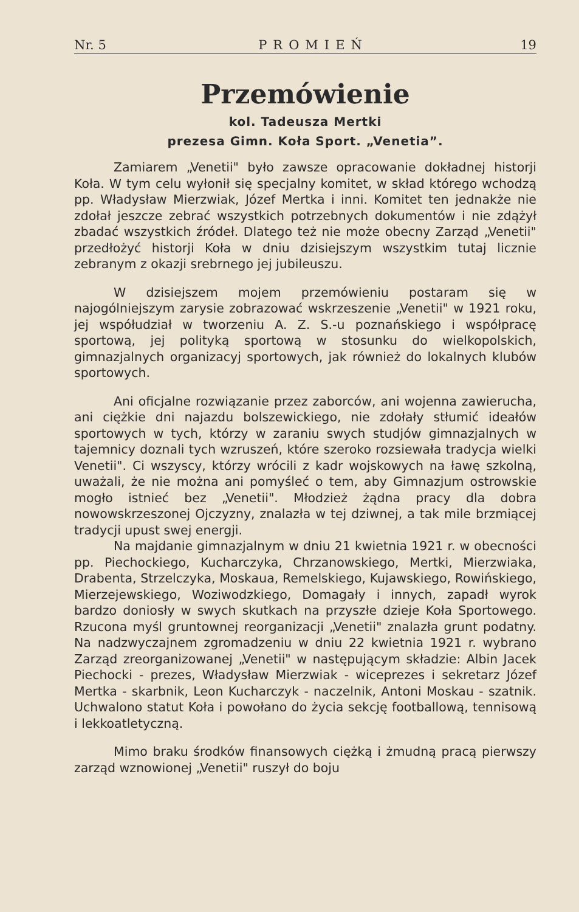Nr. 5 PROMIEŃ 19
Przemówienie
kol. Tadeusza Mertki
prezesa Gimn. Koła Sport. „Venetia”.
Zamiarem „Venetii" było zawsze opracowanie dokładnej historji Koła. W tym celu wyłonił się specjalny komitet, w skład którego wchodzą pp. Władysław Mierzwiak, Józef Mertka i inni. Komitet ten jednakże nie zdołał jeszcze zebrać wszystkich potrzebnych dokumentów i nie zdążył zbadać wszystkich źródeł. Dlatego też nie może obecny Zarząd „Venetii" przedłożyć historji Koła w dniu dzisiejszym wszystkim tutaj licznie zebranym z okazji srebrnego jej jubileuszu.
W dzisiejszem mojem przemówieniu postaram się w najogólniejszym zarysie zobrazować wskrzeszenie „Venetii" w 1921 roku, jej współudział w tworzeniu A. Z. S.-u poznańskiego i współpracę sportową, jej polityką sportową w stosunku do wielkopolskich, gimnazjalnych organizacyj sportowych, jak również do lokalnych klubów sportowych.
Ani oficjalne rozwiązanie przez zaborców, ani wojenna zawierucha, ani ciężkie dni najazdu bolszewickiego, nie zdołały stłumić ideałów sportowych w tych, którzy w zaraniu swych studjów gimnazjalnych w tajemnicy doznali tych wzruszeń, które szeroko rozsiewała tradycja wielki Venetii". Ci wszyscy, którzy wrócili z kadr wojskowych na ławę szkolną, uważali, że nie można ani pomyśleć o tem, aby Gimnazjum ostrowskie mogło istnieć bez „Venetii". Młodzież żądna pracy dla dobra nowowskrzeszonej Ojczyzny, znalazła w tej dziwnej, a tak mile brzmiącej tradycji upust swej energji.
Na majdanie gimnazjalnym w dniu 21 kwietnia 1921 r. w obecności pp. Piechockiego, Kucharczyka, Chrzanowskiego, Mertki, Mierzwiaka, Drabenta, Strzelczyka, Moskaua, Remelskiego, Kujawskiego, Rowińskiego, Mierzejewskiego, Woziwodzkiego, Domagały i innych, zapadł wyrok bardzo doniosły w swych skutkach na przyszłe dzieje Koła Sportowego. Rzucona myśl gruntownej reorganizacji „Venetii" znalazła grunt podatny. Na nadzwyczajnem zgromadzeniu w dniu 22 kwietnia 1921 r. wybrano Zarząd zreorganizowanej „Venetii" w następującym składzie: Albin Jacek Piechocki - prezes, Władysław Mierzwiak - wiceprezes i sekretarz Józef Mertka - skarbnik, Leon Kucharczyk - naczelnik, Antoni Moskau - szatnik. Uchwalono statut Koła i powołano do życia sekcję footballową, tennisową i lekkoatletyczną.
Mimo braku środków finansowych ciężką i żmudną pracą pierwszy zarząd wznowionej „Venetii" ruszył do boju